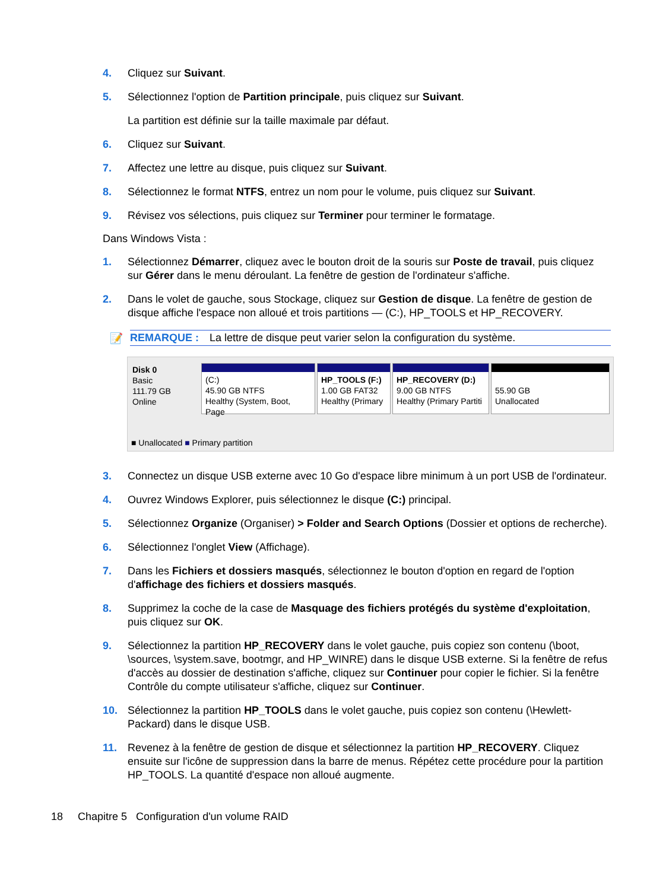4. Cliquez sur Suivant.
5. Sélectionnez l'option de Partition principale, puis cliquez sur Suivant.
La partition est définie sur la taille maximale par défaut.
6. Cliquez sur Suivant.
7. Affectez une lettre au disque, puis cliquez sur Suivant.
8. Sélectionnez le format NTFS, entrez un nom pour le volume, puis cliquez sur Suivant.
9. Révisez vos sélections, puis cliquez sur Terminer pour terminer le formatage.
Dans Windows Vista :
1. Sélectionnez Démarrer, cliquez avec le bouton droit de la souris sur Poste de travail, puis cliquez sur Gérer dans le menu déroulant. La fenêtre de gestion de l'ordinateur s'affiche.
2. Dans le volet de gauche, sous Stockage, cliquez sur Gestion de disque. La fenêtre de gestion de disque affiche l'espace non alloué et trois partitions — (C:), HP_TOOLS et HP_RECOVERY.
📝
REMARQUE : La lettre de disque peut varier selon la configuration du système.
Disk 0
Basic
111.79 GB
Online
(C:)
45.90 GB NTFS
Healthy (System, Boot, Page
HP_TOOLS (F:)
1.00 GB FAT32
Healthy (Primary
HP_RECOVERY (D:)
9.00 GB NTFS
Healthy (Primary Partiti
55.90 GB
Unallocated
■ Unallocated ■ Primary partition
3. Connectez un disque USB externe avec 10 Go d'espace libre minimum à un port USB de l'ordinateur.
4. Ouvrez Windows Explorer, puis sélectionnez le disque (C:) principal.
5. Sélectionnez Organize (Organiser) > Folder and Search Options (Dossier et options de recherche).
6. Sélectionnez l'onglet View (Affichage).
7. Dans les Fichiers et dossiers masqués, sélectionnez le bouton d'option en regard de l'option d'affichage des fichiers et dossiers masqués.
8. Supprimez la coche de la case de Masquage des fichiers protégés du système d'exploitation, puis cliquez sur OK.
9. Sélectionnez la partition HP_RECOVERY dans le volet gauche, puis copiez son contenu (\boot, \sources, \system.save, bootmgr, and HP_WINRE) dans le disque USB externe. Si la fenêtre de refus d'accès au dossier de destination s'affiche, cliquez sur Continuer pour copier le fichier. Si la fenêtre Contrôle du compte utilisateur s'affiche, cliquez sur Continuer.
10. Sélectionnez la partition HP_TOOLS dans le volet gauche, puis copiez son contenu (\Hewlett-Packard) dans le disque USB.
11. Revenez à la fenêtre de gestion de disque et sélectionnez la partition HP_RECOVERY. Cliquez ensuite sur l'icône de suppression dans la barre de menus. Répétez cette procédure pour la partition HP_TOOLS. La quantité d'espace non alloué augmente.
18 Chapitre 5 Configuration d'un volume RAID